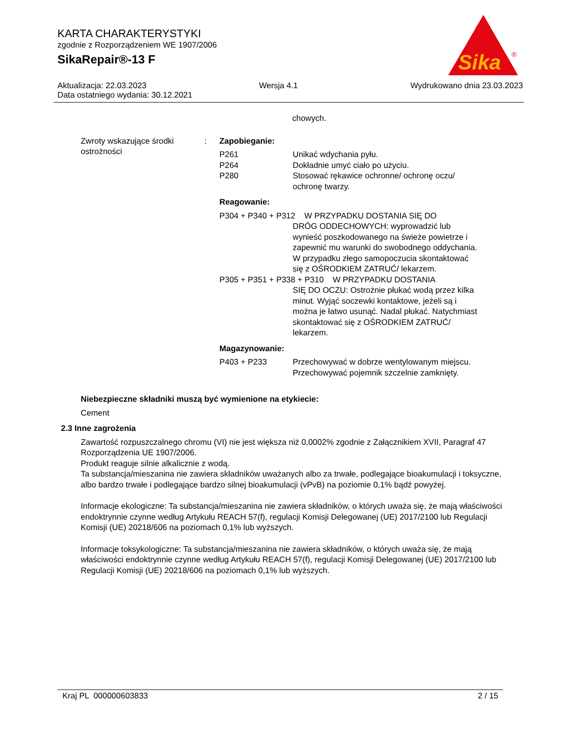KARTA CHARAKTERYSTYKI
zgodnie z Rozporządzeniem WE 1907/2006
SikaRepair®-13 F
Sika
®
Aktualizacja: 22.03.2023 Wersja 4.1 Wydrukowano dnia 23.03.2023
Data ostatniego wydania: 30.12.2021
chowych.
Zwroty wskazujące środki ostrożności
: Zapobieganie:
P261 Unikać wdychania pyłu. P264 Dokładnie umyć ciało po użyciu. P280 Stosować rękawice ochronne/ ochronę oczu/ ochronę twarzy.
Reagowanie:
P304 + P340 + P312 W PRZYPADKU DOSTANIA SIĘ DO
DRÓG ODDECHOWYCH: wyprowadzić lub wynieść poszkodowanego na świeże powietrze i zapewnić mu warunki do swobodnego oddychania. W przypadku złego samopoczucia skontaktować się z OŚRODKIEM ZATRUĆ/ lekarzem.
P305 + P351 + P338 + P310 W PRZYPADKU DOSTANIA
SIĘ DO OCZU: Ostrożnie płukać wodą przez kilka minut. Wyjąć soczewki kontaktowe, jeżeli są i można je łatwo usunąć. Nadal płukać. Natychmiast skontaktować się z OŚRODKIEM ZATRUĆ/ lekarzem.
Magazynowanie:
P403 + P233 Przechowywać w dobrze wentylowanym miejscu. Przechowywać pojemnik szczelnie zamknięty.
Niebezpieczne składniki muszą być wymienione na etykiecie:
Cement
2.3 Inne zagrożenia
Zawartość rozpuszczalnego chromu (VI) nie jest większa niż 0,0002% zgodnie z Załącznikiem XVII, Paragraf 47 Rozporządzenia UE 1907/2006.
Produkt reaguje silnie alkalicznie z wodą.
Ta substancja/mieszanina nie zawiera składników uważanych albo za trwałe, podlegające bioakumulacji i toksyczne, albo bardzo trwałe i podlegające bardzo silnej bioakumulacji (vPvB) na poziomie 0,1% bądź powyżej.
Informacje ekologiczne: Ta substancja/mieszanina nie zawiera składników, o których uważa się, że mają właściwości endoktrynnie czynne według Artykułu REACH 57(f), regulacji Komisji Delegowanej (UE) 2017/2100 lub Regulacji Komisji (UE) 20218/606 na poziomach 0,1% lub wyższych.
Informacje toksykologiczne: Ta substancja/mieszanina nie zawiera składników, o których uważa się, że mają właściwości endoktrynnie czynne według Artykułu REACH 57(f), regulacji Komisji Delegowanej (UE) 2017/2100 lub Regulacji Komisji (UE) 20218/606 na poziomach 0,1% lub wyższych.
Kraj PL 000000603833 2 / 15